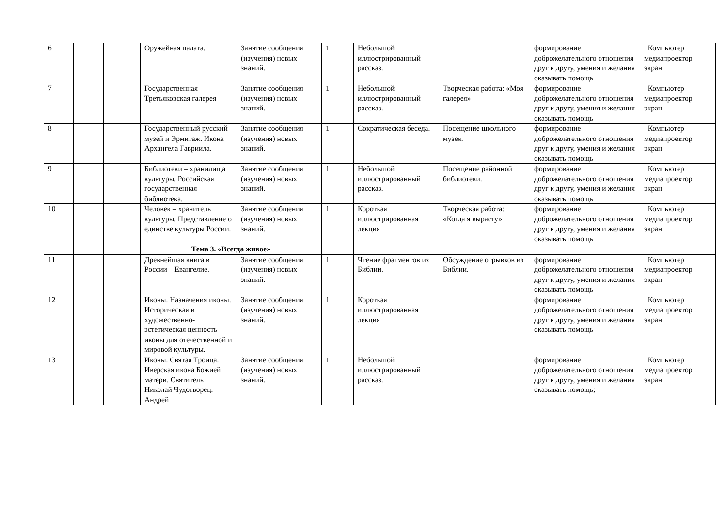| 6 | | | Оружейная палата. | Занятие сообщения (изучения) новых знаний. | 1 | Небольшой иллюстрированный рассказ. | | формирование доброжелательного отношения друг к другу, умения и желания оказывать помощь | Компьютер медиапроектор экран |
| 7 | | | Государственная Третьяковская галерея | Занятие сообщения (изучения) новых знаний. | 1 | Небольшой иллюстрированный рассказ. | Творческая работа: «Моя галерея» | формирование доброжелательного отношения друг к другу, умения и желания оказывать помощь | Компьютер медиапроектор экран |
| 8 | | | Государственный русский музей и Эрмитаж. Икона Архангела Гавриила. | Занятие сообщения (изучения) новых знаний. | 1 | Сократическая беседа. | Посещение школьного музея. | формирование доброжелательного отношения друг к другу, умения и желания оказывать помощь | Компьютер медиапроектор экран |
| 9 | | | Библиотеки – хранилища культуры. Российская государственная библиотека. | Занятие сообщения (изучения) новых знаний. | 1 | Небольшой иллюстрированный рассказ. | Посещение районной библиотеки. | формирование доброжелательного отношения друг к другу, умения и желания оказывать помощь | Компьютер медиапроектор экран |
| 10 | | | Человек – хранитель культуры. Представление о единстве культуры России. | Занятие сообщения (изучения) новых знаний. | 1 | Короткая иллюстрированная лекция | Творческая работа: «Когда я вырасту» | формирование доброжелательного отношения друг к другу, умения и желания оказывать помощь | Компьютер медиапроектор экран |
| | | | Тема 3. «Всегда живое» | | | | | | |
| 11 | | | Древнейшая книга в России – Евангелие. | Занятие сообщения (изучения) новых знаний. | 1 | Чтение фрагментов из Библии. | Обсуждение отрывков из Библии. | формирование доброжелательного отношения друг к другу, умения и желания оказывать помощь | Компьютер медиапроектор экран |
| 12 | | | Иконы. Назначения иконы. Историческая и художественно-эстетическая ценность иконы для отечественной и мировой культуры. | Занятие сообщения (изучения) новых знаний. | 1 | Короткая иллюстрированная лекция | | формирование доброжелательного отношения друг к другу, умения и желания оказывать помощь | Компьютер медиапроектор экран |
| 13 | | | Иконы. Святая Троица. Иверская икона Божией матери. Святитель Николай Чудотворец. Андрей | Занятие сообщения (изучения) новых знаний. | 1 | Небольшой иллюстрированный рассказ. | | формирование доброжелательного отношения друг к другу, умения и желания оказывать помощь; | Компьютер медиапроектор экран |